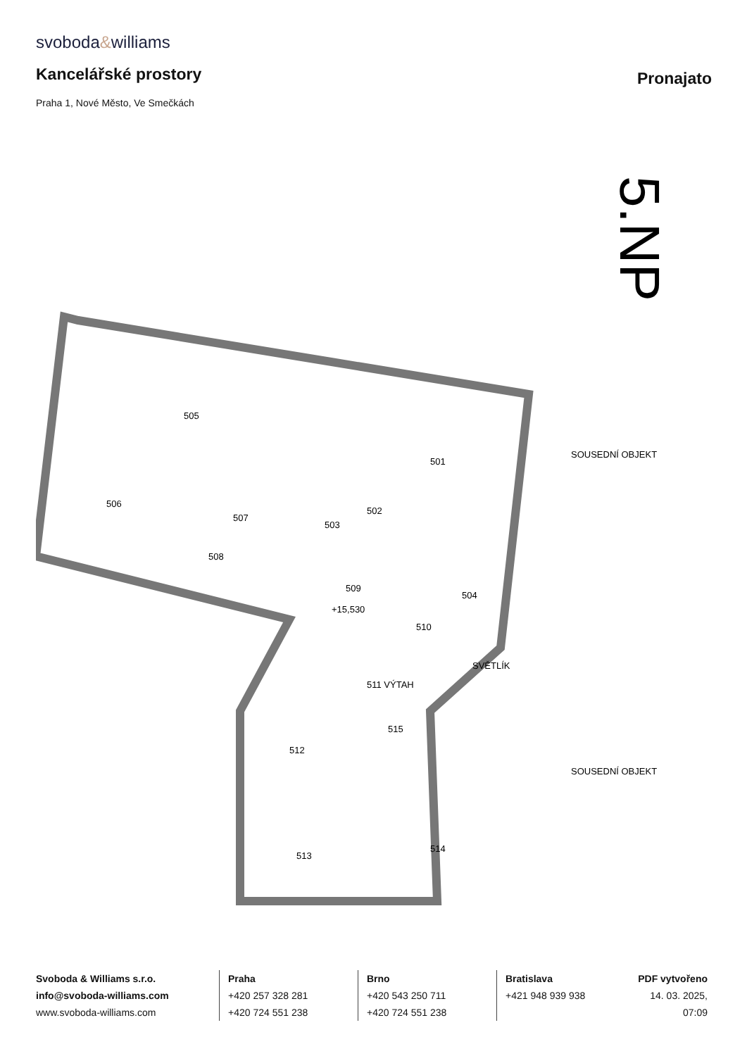svoboda&williams
Kancelářské prostory
Pronajato
Praha 1, Nové Město, Ve Smečkách
5.NP
505
501
506
507
503
502
508
509
510
504
511 VÝTAH
512
515
513
514
SVĚTLÍK
SOUSEDNÍ OBJEKT
SOUSEDNÍ OBJEKT
+15,530
Svoboda & Williams s.r.o.
info@svoboda-williams.com
www.svoboda-williams.com
Praha
+420 257 328 281
+420 724 551 238
Brno
+420 543 250 711
+420 724 551 238
Bratislava
+421 948 939 938
PDF vytvořeno
14. 03. 2025, 07:09